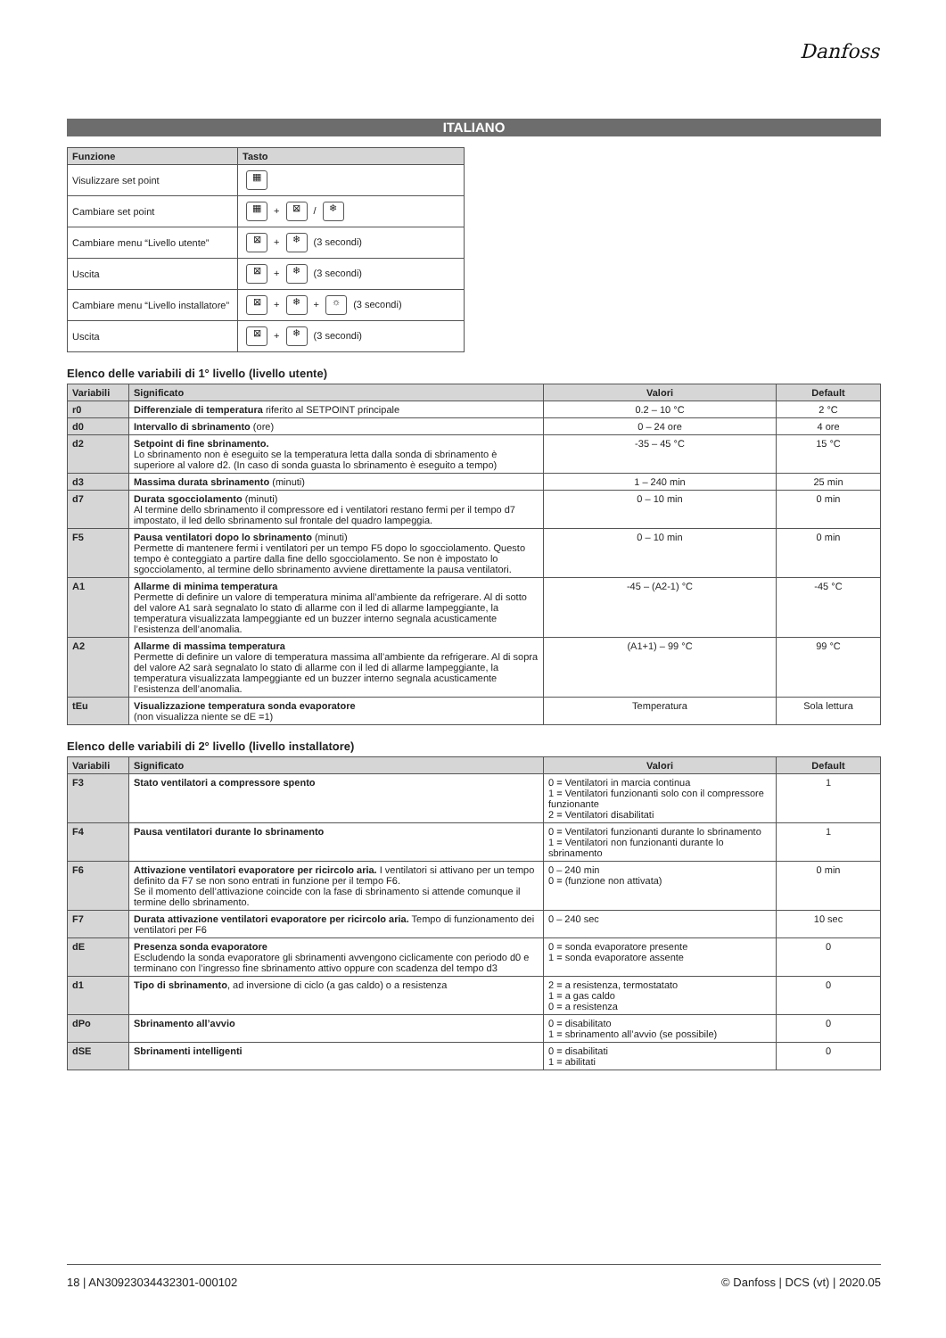Danfoss
ITALIANO
| Funzione | Tasto |
| --- | --- |
| Visulizzare set point | ▦ |
| Cambiare set point | ▦ + ⊠ / ❄ |
| Cambiare menu “Livello utente” | ⊠ + ❄ (3 secondi) |
| Uscita | ⊠ + ❄ (3 secondi) |
| Cambiare menu “Livello installatore” | ⊠ + ❄ + ☼ (3 secondi) |
| Uscita | ⊠ + ❄ (3 secondi) |
Elenco delle variabili di 1° livello (livello utente)
| Variabili | Significato | Valori | Default |
| --- | --- | --- | --- |
| r0 | Differenziale di temperatura riferito al SETPOINT principale | 0.2 – 10 °C | 2 °C |
| d0 | Intervallo di sbrinamento (ore) | 0 – 24 ore | 4 ore |
| d2 | Setpoint di fine sbrinamento. Lo sbrinamento non è eseguito se la temperatura letta dalla sonda di sbrinamento è superiore al valore d2. (In caso di sonda guasta lo sbrinamento è eseguito a tempo) | -35 – 45 °C | 15 °C |
| d3 | Massima durata sbrinamento (minuti) | 1 – 240 min | 25 min |
| d7 | Durata sgocciolamento (minuti) Al termine dello sbrinamento il compressore ed i ventilatori restano fermi per il tempo d7 impostato, il led dello sbrinamento sul frontale del quadro lampeggia. | 0 – 10 min | 0 min |
| F5 | Pausa ventilatori dopo lo sbrinamento (minuti) Permette di mantenere fermi i ventilatori per un tempo F5 dopo lo sgocciolamento. Questo tempo è conteggiato a partire dalla fine dello sgocciolamento. Se non è impostato lo sgocciolamento, al termine dello sbrinamento avviene direttamente la pausa ventilatori. | 0 – 10 min | 0 min |
| A1 | Allarme di minima temperatura Permette di definire un valore di temperatura minima all’ambiente da refrigerare. Al di sotto del valore A1 sarà segnalato lo stato di allarme con il led di allarme lampeggiante, la temperatura visualizzata lampeggiante ed un buzzer interno segnala acusticamente l’esistenza dell’anomalia. | -45 – (A2-1) °C | -45 °C |
| A2 | Allarme di massima temperatura Permette di definire un valore di temperatura massima all’ambiente da refrigerare. Al di sopra del valore A2 sarà segnalato lo stato di allarme con il led di allarme lampeggiante, la temperatura visualizzata lampeggiante ed un buzzer interno segnala acusticamente l’esistenza dell’anomalia. | (A1+1) – 99 °C | 99 °C |
| tEu | Visualizzazione temperatura sonda evaporatore (non visualizza niente se dE =1) | Temperatura | Sola lettura |
Elenco delle variabili di 2° livello (livello installatore)
| Variabili | Significato | Valori | Default |
| --- | --- | --- | --- |
| F3 | Stato ventilatori a compressore spento | 0 = Ventilatori in marcia continua 1 = Ventilatori funzionanti solo con il compressore funzionante 2 = Ventilatori disabilitati | 1 |
| F4 | Pausa ventilatori durante lo sbrinamento | 0 = Ventilatori funzionanti durante lo sbrinamento 1 = Ventilatori non funzionanti durante lo sbrinamento | 1 |
| F6 | Attivazione ventilatori evaporatore per ricircolo aria. I ventilatori si attivano per un tempo definito da F7 se non sono entrati in funzione per il tempo F6. Se il momento dell’attivazione coincide con la fase di sbrinamento si attende comunque il termine dello sbrinamento. | 0 – 240 min 0 = (funzione non attivata) | 0 min |
| F7 | Durata attivazione ventilatori evaporatore per ricircolo aria. Tempo di funzionamento dei ventilatori per F6 | 0 – 240 sec | 10 sec |
| dE | Presenza sonda evaporatore Escludendo la sonda evaporatore gli sbrinamenti avvengono ciclicamente con periodo d0 e terminano con l’ingresso fine sbrinamento attivo oppure con scadenza del tempo d3 | 0 = sonda evaporatore presente 1 = sonda evaporatore assente | 0 |
| d1 | Tipo di sbrinamento , ad inversione di ciclo (a gas caldo) o a resistenza | 2 = a resistenza, termostatato 1 = a gas caldo 0 = a resistenza | 0 |
| dPo | Sbrinamento all’avvio | 0 = disabilitato 1 = sbrinamento all’avvio (se possibile) | 0 |
| dSE | Sbrinamenti intelligenti | 0 = disabilitati 1 = abilitati | 0 |
18 | AN30923034432301-000102 © Danfoss | DCS (vt) | 2020.05